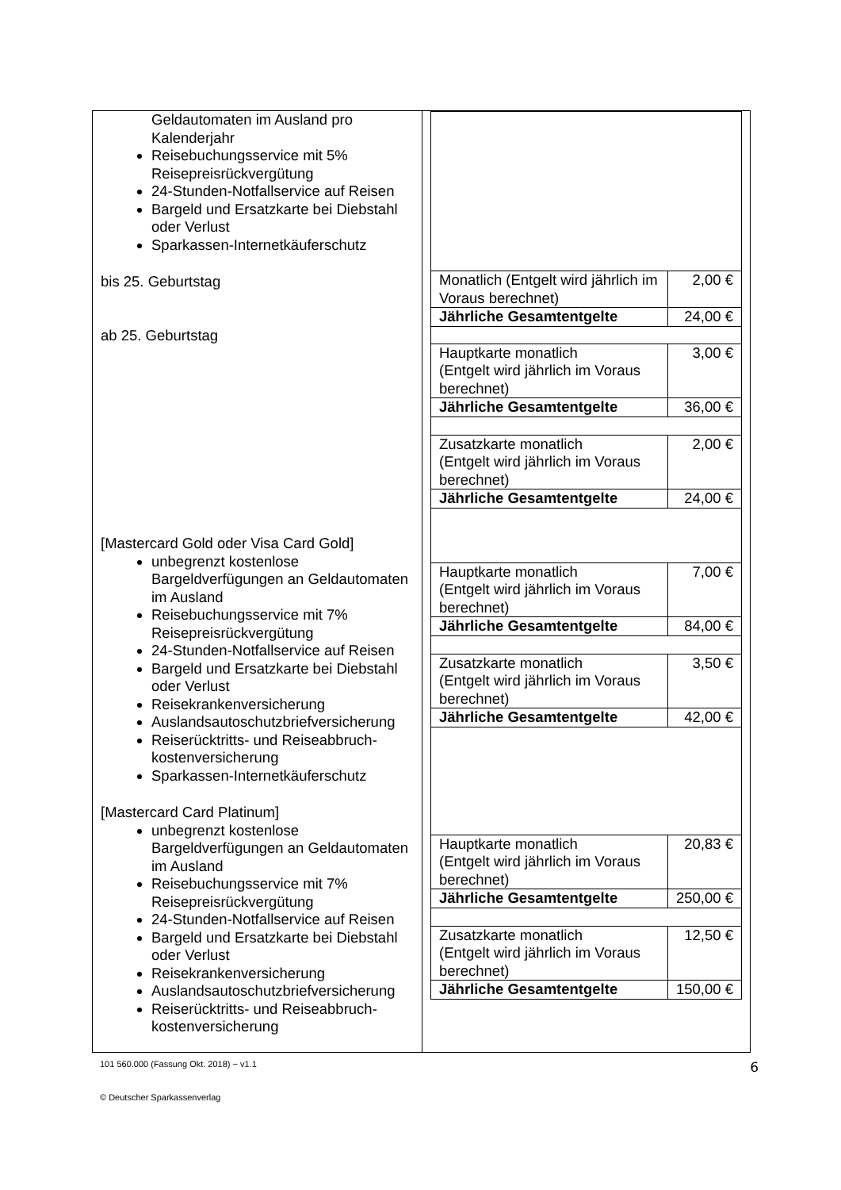| Geldautomaten im Ausland pro Kalenderjahr Reisebuchungsservice mit 5% Reisepreisrückvergütung 24-Stunden-Notfallservice auf Reisen Bargeld und Ersatzkarte bei Diebstahl oder Verlust Sparkassen-Internetkäuferschutz bis 25. Geburtstag ab 25. Geburtstag [Mastercard Gold oder Visa Card Gold] unbegrenzt kostenlose Bargeldverfügungen an Geldautomaten im Ausland Reisebuchungsservice mit 7% Reisepreisrückvergütung 24-Stunden-Notfallservice auf Reisen Bargeld und Ersatzkarte bei Diebstahl oder Verlust Reisekrankenversicherung Auslandsautoschutzbriefversicherung Reiserücktritts- und Reiseabbruch-kostenversicherung Sparkassen-Internetkäuferschutz [Mastercard Card Platinum] unbegrenzt kostenlose Bargeldverfügungen an Geldautomaten im Ausland Reisebuchungsservice mit 7% Reisepreisrückvergütung 24-Stunden-Notfallservice auf Reisen Bargeld und Ersatzkarte bei Diebstahl oder Verlust Reisekrankenversicherung Auslandsautoschutzbriefversicherung Reiserücktritts- und Reiseabbruch-kostenversicherung | / Monatlich (Entgelt wird jährlich im Voraus berechnet) / 2,00 € / / Jährliche Gesamtentgelte / 24,00 € / / Hauptkarte monatlich (Entgelt wird jährlich im Voraus berechnet) / 3,00 € / / Jährliche Gesamtentgelte / 36,00 € / / Zusatzkarte monatlich (Entgelt wird jährlich im Voraus berechnet) / 2,00 € / / Jährliche Gesamtentgelte / 24,00 € / / Hauptkarte monatlich (Entgelt wird jährlich im Voraus berechnet) / 7,00 € / / Jährliche Gesamtentgelte / 84,00 € / / Zusatzkarte monatlich (Entgelt wird jährlich im Voraus berechnet) / 3,50 € / / Jährliche Gesamtentgelte / 42,00 € / / Hauptkarte monatlich (Entgelt wird jährlich im Voraus berechnet) / 20,83 € / / Jährliche Gesamtentgelte / 250,00 € / / Zusatzkarte monatlich (Entgelt wird jährlich im Voraus berechnet) / 12,50 € / / Jährliche Gesamtentgelte / 150,00 € / |
101 560.000 (Fassung Okt. 2018) − v1.1 6
© Deutscher Sparkassenverlag